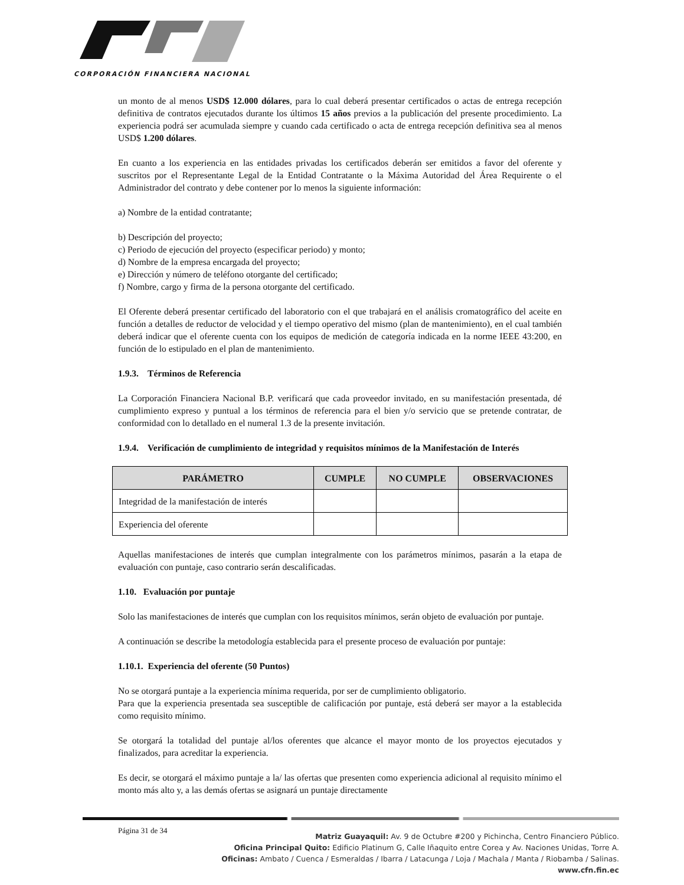CORPORACIÓN FINANCIERA NACIONAL
un monto de al menos USD$ 12.000 dólares, para lo cual deberá presentar certificados o actas de entrega recepción definitiva de contratos ejecutados durante los últimos 15 años previos a la publicación del presente procedimiento. La experiencia podrá ser acumulada siempre y cuando cada certificado o acta de entrega recepción definitiva sea al menos USD$ 1.200 dólares.
En cuanto a los experiencia en las entidades privadas los certificados deberán ser emitidos a favor del oferente y suscritos por el Representante Legal de la Entidad Contratante o la Máxima Autoridad del Área Requirente o el Administrador del contrato y debe contener por lo menos la siguiente información:
a) Nombre de la entidad contratante;
b) Descripción del proyecto;
c) Periodo de ejecución del proyecto (especificar periodo) y monto;
d) Nombre de la empresa encargada del proyecto;
e) Dirección y número de teléfono otorgante del certificado;
f) Nombre, cargo y firma de la persona otorgante del certificado.
El Oferente deberá presentar certificado del laboratorio con el que trabajará en el análisis cromatográfico del aceite en función a detalles de reductor de velocidad y el tiempo operativo del mismo (plan de mantenimiento), en el cual también deberá indicar que el oferente cuenta con los equipos de medición de categoría indicada en la norme IEEE 43:200, en función de lo estipulado en el plan de mantenimiento.
1.9.3. Términos de Referencia
La Corporación Financiera Nacional B.P. verificará que cada proveedor invitado, en su manifestación presentada, dé cumplimiento expreso y puntual a los términos de referencia para el bien y/o servicio que se pretende contratar, de conformidad con lo detallado en el numeral 1.3 de la presente invitación.
1.9.4. Verificación de cumplimiento de integridad y requisitos mínimos de la Manifestación de Interés
| PARÁMETRO | CUMPLE | NO CUMPLE | OBSERVACIONES |
| --- | --- | --- | --- |
| Integridad de la manifestación de interés | | | |
| Experiencia del oferente | | | |
Aquellas manifestaciones de interés que cumplan integralmente con los parámetros mínimos, pasarán a la etapa de evaluación con puntaje, caso contrario serán descalificadas.
1.10. Evaluación por puntaje
Solo las manifestaciones de interés que cumplan con los requisitos mínimos, serán objeto de evaluación por puntaje.
A continuación se describe la metodología establecida para el presente proceso de evaluación por puntaje:
1.10.1. Experiencia del oferente (50 Puntos)
No se otorgará puntaje a la experiencia mínima requerida, por ser de cumplimiento obligatorio.
Para que la experiencia presentada sea susceptible de calificación por puntaje, está deberá ser mayor a la establecida como requisito mínimo.
Se otorgará la totalidad del puntaje al/los oferentes que alcance el mayor monto de los proyectos ejecutados y finalizados, para acreditar la experiencia.
Es decir, se otorgará el máximo puntaje a la/ las ofertas que presenten como experiencia adicional al requisito mínimo el monto más alto y, a las demás ofertas se asignará un puntaje directamente
Página 31 de 34
Matriz Guayaquil: Av. 9 de Octubre #200 y Pichincha, Centro Financiero Público.
Oficina Principal Quito: Edificio Platinum G, Calle Iñaquito entre Corea y Av. Naciones Unidas, Torre A.
Oficinas: Ambato / Cuenca / Esmeraldas / Ibarra / Latacunga / Loja / Machala / Manta / Riobamba / Salinas.
www.cfn.fin.ec